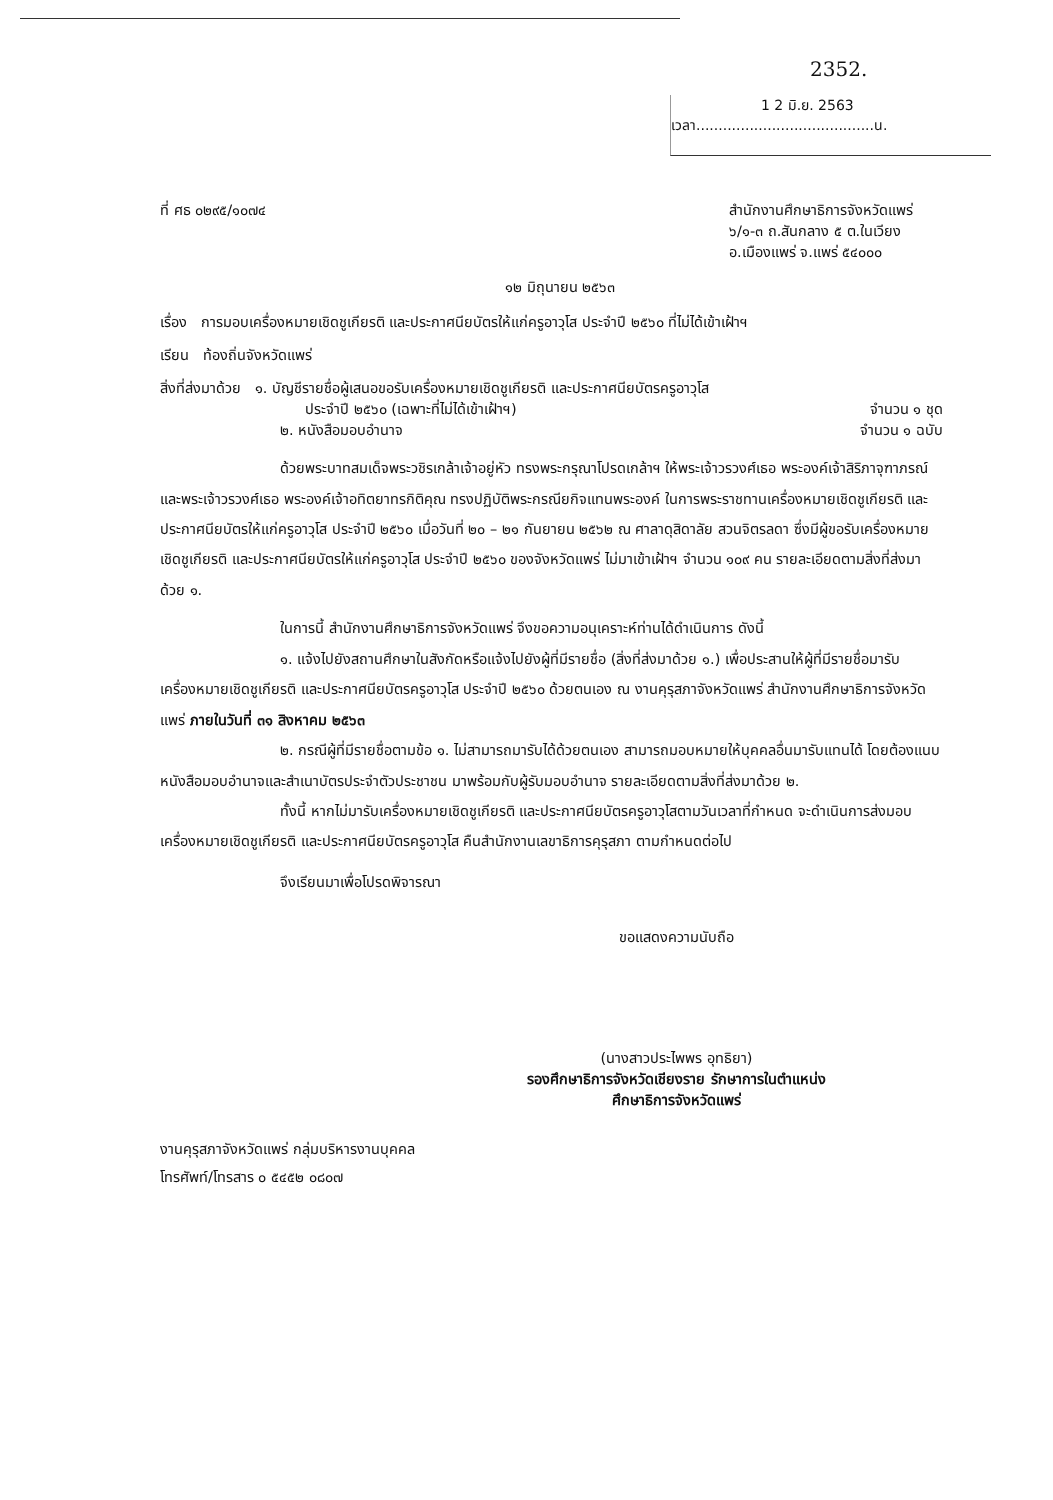2352.
1 2 มิ.ย. 2563
เวลา........................................น.
ที่ ศธ ๐๒๙๕/๑๐๗๔ สำนักงานศึกษาธิการจังหวัดแพร่
๖/๑-๓ ถ.สันกลาง ๕ ต.ในเวียง
อ.เมืองแพร่ จ.แพร่ ๕๔๐๐๐
๑๒ มิถุนายน ๒๕๖๓
เรื่อง การมอบเครื่องหมายเชิดชูเกียรติ และประกาศนียบัตรให้แก่ครูอาวุโส ประจำปี ๒๕๖๐ ที่ไม่ได้เข้าเฝ้าฯ
เรียน ท้องถิ่นจังหวัดแพร่
สิ่งที่ส่งมาด้วย ๑. บัญชีรายชื่อผู้เสนอขอรับเครื่องหมายเชิดชูเกียรติ และประกาศนียบัตรครูอาวุโส
ประจำปี ๒๕๖๐ (เฉพาะที่ไม่ได้เข้าเฝ้าฯ) จำนวน ๑ ชุด
๒. หนังสือมอบอำนาจ จำนวน ๑ ฉบับ
ด้วยพระบาทสมเด็จพระวชิรเกล้าเจ้าอยู่หัว ทรงพระกรุณาโปรดเกล้าฯ ให้พระเจ้าวรวงศ์เธอ พระองค์เจ้าสิริภาจุฑาภรณ์ และพระเจ้าวรวงศ์เธอ พระองค์เจ้าอทิตยาทรกิติคุณ ทรงปฏิบัติพระกรณียกิจแทนพระองค์ ในการพระราชทานเครื่องหมายเชิดชูเกียรติ และประกาศนียบัตรให้แก่ครูอาวุโส ประจำปี ๒๕๖๐ เมื่อวันที่ ๒๐ – ๒๑ กันยายน ๒๕๖๒ ณ ศาลาดุสิดาลัย สวนจิตรลดา ซึ่งมีผู้ขอรับเครื่องหมายเชิดชูเกียรติ และประกาศนียบัตรให้แก่ครูอาวุโส ประจำปี ๒๕๖๐ ของจังหวัดแพร่ ไม่มาเข้าเฝ้าฯ จำนวน ๑๐๙ คน รายละเอียดตามสิ่งที่ส่งมาด้วย ๑.
ในการนี้ สำนักงานศึกษาธิการจังหวัดแพร่ จึงขอความอนุเคราะห์ท่านได้ดำเนินการ ดังนี้
๑. แจ้งไปยังสถานศึกษาในสังกัดหรือแจ้งไปยังผู้ที่มีรายชื่อ (สิ่งที่ส่งมาด้วย ๑.) เพื่อประสานให้ผู้ที่มีรายชื่อมารับเครื่องหมายเชิดชูเกียรติ และประกาศนียบัตรครูอาวุโส ประจำปี ๒๕๖๐ ด้วยตนเอง ณ งานคุรุสภาจังหวัดแพร่ สำนักงานศึกษาธิการจังหวัดแพร่ ภายในวันที่ ๓๑ สิงหาคม ๒๕๖๓
๒. กรณีผู้ที่มีรายชื่อตามข้อ ๑. ไม่สามารถมารับได้ด้วยตนเอง สามารถมอบหมายให้บุคคลอื่นมารับแทนได้ โดยต้องแนบหนังสือมอบอำนาจและสำเนาบัตรประจำตัวประชาชน มาพร้อมกับผู้รับมอบอำนาจ รายละเอียดตามสิ่งที่ส่งมาด้วย ๒.
ทั้งนี้ หากไม่มารับเครื่องหมายเชิดชูเกียรติ และประกาศนียบัตรครูอาวุโสตามวันเวลาที่กำหนด จะดำเนินการส่งมอบเครื่องหมายเชิดชูเกียรติ และประกาศนียบัตรครูอาวุโส คืนสำนักงานเลขาธิการคุรุสภา ตามกำหนดต่อไป
จึงเรียนมาเพื่อโปรดพิจารณา
ขอแสดงความนับถือ
(นางสาวประไพพร อุทธิยา)
รองศึกษาธิการจังหวัดเชียงราย รักษาการในตำแหน่ง
ศึกษาธิการจังหวัดแพร่
งานคุรุสภาจังหวัดแพร่ กลุ่มบริหารงานบุคคล
โทรศัพท์/โทรสาร ๐ ๕๔๕๒ ๐๘๐๗